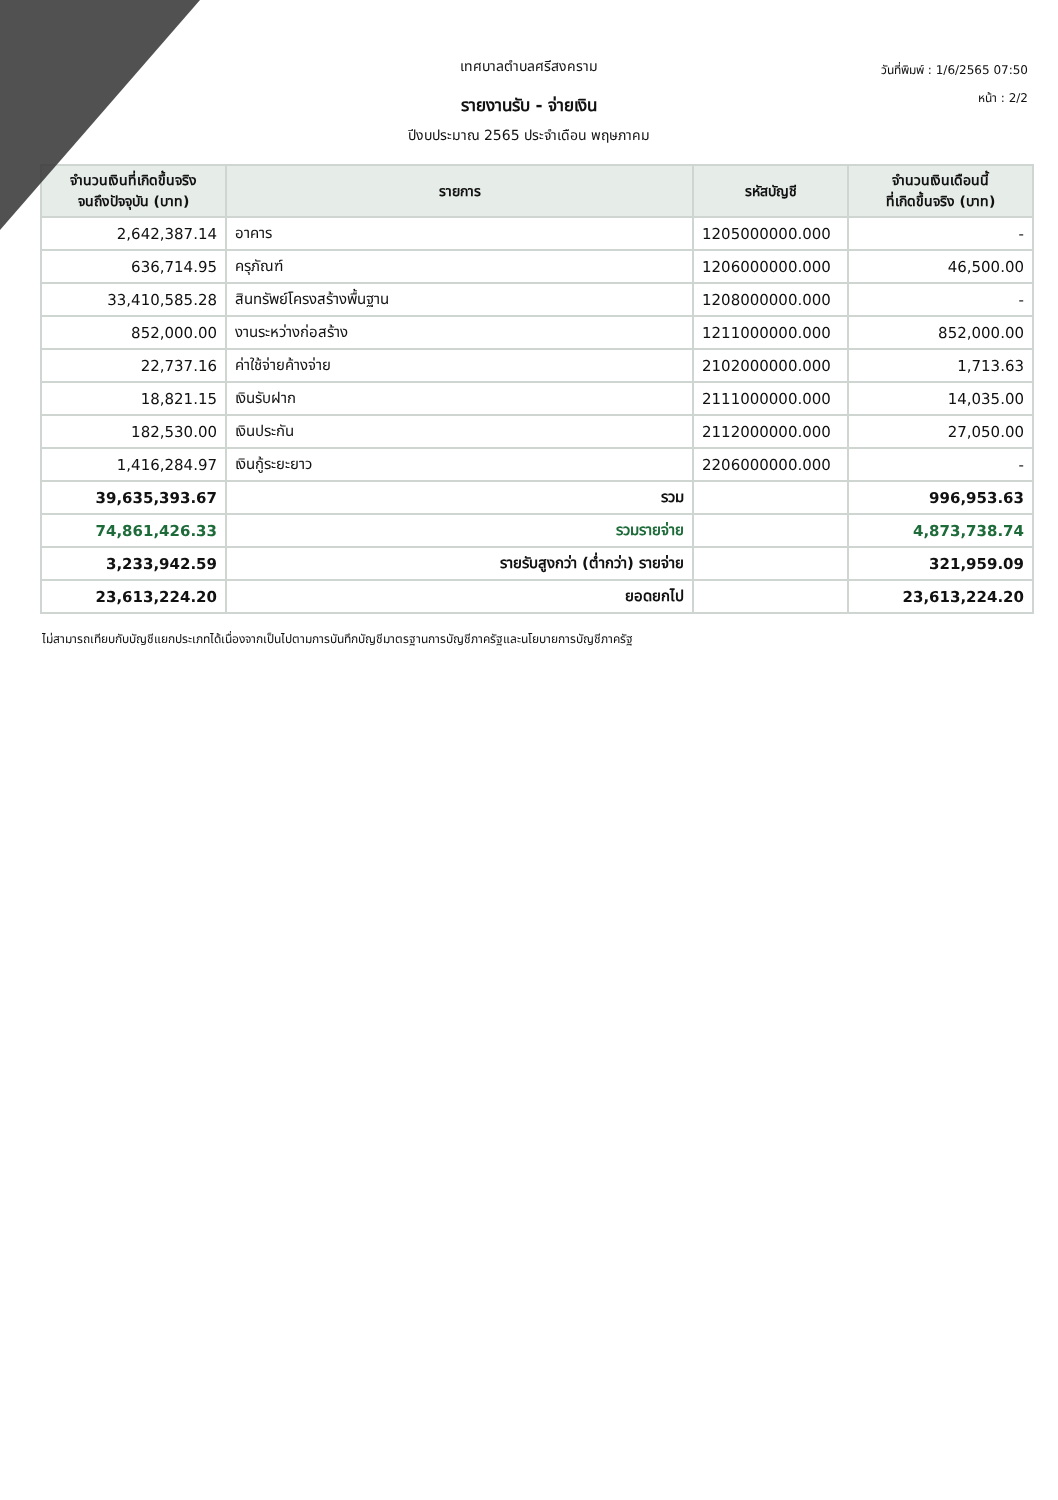วันที่พิมพ์ : 1/6/2565 07:50
หน้า : 2/2
เทศบาลตำบลศรีสงคราม
รายงานรับ - จ่ายเงิน
ปีงบประมาณ 2565 ประจำเดือน พฤษภาคม
| จำนวนเงินที่เกิดขึ้นจริง จนถึงปัจจุบัน (บาท) | รายการ | รหัสบัญชี | จำนวนเงินเดือนนี้ ที่เกิดขึ้นจริง (บาท) |
| --- | --- | --- | --- |
| 2,642,387.14 | อาคาร | 1205000000.000 | - |
| 636,714.95 | ครุภัณฑ์ | 1206000000.000 | 46,500.00 |
| 33,410,585.28 | สินทรัพย์โครงสร้างพื้นฐาน | 1208000000.000 | - |
| 852,000.00 | งานระหว่างก่อสร้าง | 1211000000.000 | 852,000.00 |
| 22,737.16 | ค่าใช้จ่ายค้างจ่าย | 2102000000.000 | 1,713.63 |
| 18,821.15 | เงินรับฝาก | 2111000000.000 | 14,035.00 |
| 182,530.00 | เงินประกัน | 2112000000.000 | 27,050.00 |
| 1,416,284.97 | เงินกู้ระยะยาว | 2206000000.000 | - |
| 39,635,393.67 | รวม | | 996,953.63 |
| 74,861,426.33 | รวมรายจ่าย | | 4,873,738.74 |
| 3,233,942.59 | รายรับสูงกว่า (ต่ำกว่า) รายจ่าย | | 321,959.09 |
| 23,613,224.20 | ยอดยกไป | | 23,613,224.20 |
ไม่สามารถเทียบกับบัญชีแยกประเภทได้เนื่องจากเป็นไปตามการบันทึกบัญชีมาตรฐานการบัญชีภาครัฐและนโยบายการบัญชีภาครัฐ